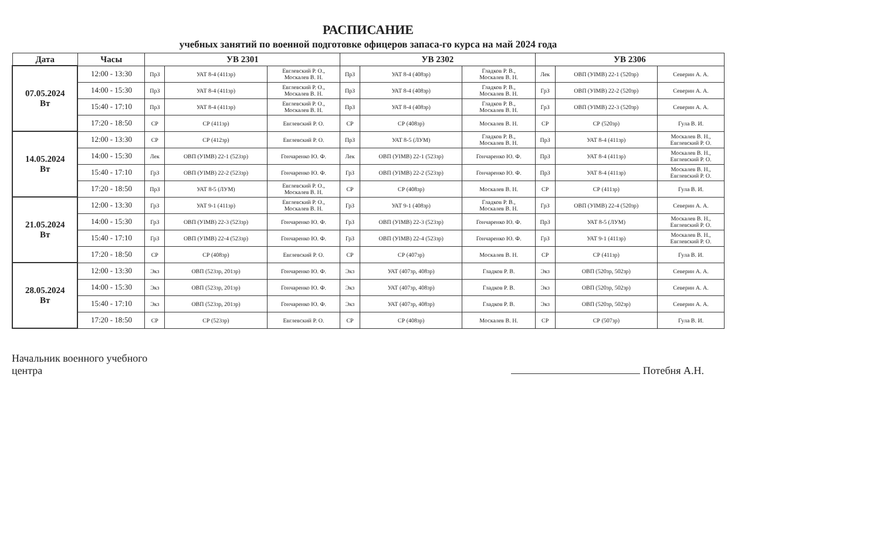РАСПИСАНИЕ
учебных занятий по военной подготовке офицеров запаса-го курса на май 2024 года
| Дата | Часы | УВ 2301 | | | УВ 2302 | | | УВ 2306 | | |
| --- | --- | --- | --- | --- | --- | --- | --- | --- | --- | --- |
| 07.05.2024 Вт | 12:00 - 13:30 | ПрЗ | УАТ 8-4 (411зр) | Евглевский Р. О., Москалев В. Н. | ПрЗ | УАТ 8-4 (408зр) | Гладков Р. В., Москалев В. Н. | Лек | ОВП (УIМВ) 22-1 (520зр) | Северин А. А. |
| | 14:00 - 15:30 | ПрЗ | УАТ 8-4 (411зр) | Евглевский Р. О., Москалев В. Н. | ПрЗ | УАТ 8-4 (408зр) | Гладков Р. В., Москалев В. Н. | ГрЗ | ОВП (УIМВ) 22-2 (520зр) | Северин А. А. |
| | 15:40 - 17:10 | ПрЗ | УАТ 8-4 (411зр) | Евглевский Р. О., Москалев В. Н. | ПрЗ | УАТ 8-4 (408зр) | Гладков Р. В., Москалев В. Н. | ГрЗ | ОВП (УIМВ) 22-3 (520зр) | Северин А. А. |
| | 17:20 - 18:50 | СР | СР (411зр) | Евглевский Р. О. | СР | СР (408зр) | Москалев В. Н. | СР | СР (520зр) | Гула В. И. |
| 14.05.2024 Вт | 12:00 - 13:30 | СР | СР (412зр) | Евглевский Р. О. | ПрЗ | УАТ 8-5 (ЛУМ) | Гладков Р. В., Москалев В. Н. | ПрЗ | УАТ 8-4 (411зр) | Москалев В. Н., Евглевский Р. О. |
| | 14:00 - 15:30 | Лек | ОВП (УIМВ) 22-1 (523зр) | Гончаренко Ю. Ф. | Лек | ОВП (УIМВ) 22-1 (523зр) | Гончаренко Ю. Ф. | ПрЗ | УАТ 8-4 (411зр) | Москалев В. Н., Евглевский Р. О. |
| | 15:40 - 17:10 | ГрЗ | ОВП (УIМВ) 22-2 (523зр) | Гончаренко Ю. Ф. | ГрЗ | ОВП (УIМВ) 22-2 (523зр) | Гончаренко Ю. Ф. | ПрЗ | УАТ 8-4 (411зр) | Москалев В. Н., Евглевский Р. О. |
| | 17:20 - 18:50 | ПрЗ | УАТ 8-5 (ЛУМ) | Евглевский Р. О., Москалев В. Н. | СР | СР (408зр) | Москалев В. Н. | СР | СР (411зр) | Гула В. И. |
| 21.05.2024 Вт | 12:00 - 13:30 | ГрЗ | УАТ 9-1 (411зр) | Евглевский Р. О., Москалев В. Н. | ГрЗ | УАТ 9-1 (408зр) | Гладков Р. В., Москалев В. Н. | ГрЗ | ОВП (УIМВ) 22-4 (520зр) | Северин А. А. |
| | 14:00 - 15:30 | ГрЗ | ОВП (УIМВ) 22-3 (523зр) | Гончаренко Ю. Ф. | ГрЗ | ОВП (УIМВ) 22-3 (523зр) | Гончаренко Ю. Ф. | ПрЗ | УАТ 8-5 (ЛУМ) | Москалев В. Н., Евглевский Р. О. |
| | 15:40 - 17:10 | ГрЗ | ОВП (УIМВ) 22-4 (523зр) | Гончаренко Ю. Ф. | ГрЗ | ОВП (УIМВ) 22-4 (523зр) | Гончаренко Ю. Ф. | ГрЗ | УАТ 9-1 (411зр) | Москалев В. Н., Евглевский Р. О. |
| | 17:20 - 18:50 | СР | СР (408зр) | Евглевский Р. О. | СР | СР (407зр) | Москалев В. Н. | СР | СР (411зр) | Гула В. И. |
| 28.05.2024 Вт | 12:00 - 13:30 | Экз | ОВП (523зр, 201зр) | Гончаренко Ю. Ф. | Экз | УАТ (407зр, 408зр) | Гладков Р. В. | Экз | ОВП (520зр, 502зр) | Северин А. А. |
| | 14:00 - 15:30 | Экз | ОВП (523зр, 201зр) | Гончаренко Ю. Ф. | Экз | УАТ (407зр, 408зр) | Гладков Р. В. | Экз | ОВП (520зр, 502зр) | Северин А. А. |
| | 15:40 - 17:10 | Экз | ОВП (523зр, 201зр) | Гончаренко Ю. Ф. | Экз | УАТ (407зр, 408зр) | Гладков Р. В. | Экз | ОВП (520зр, 502зр) | Северин А. А. |
| | 17:20 - 18:50 | СР | СР (523зр) | Евглевский Р. О. | СР | СР (408зр) | Москалев В. Н. | СР | СР (507зр) | Гула В. И. |
Начальник военного учебного
центра
Потебня А.Н.